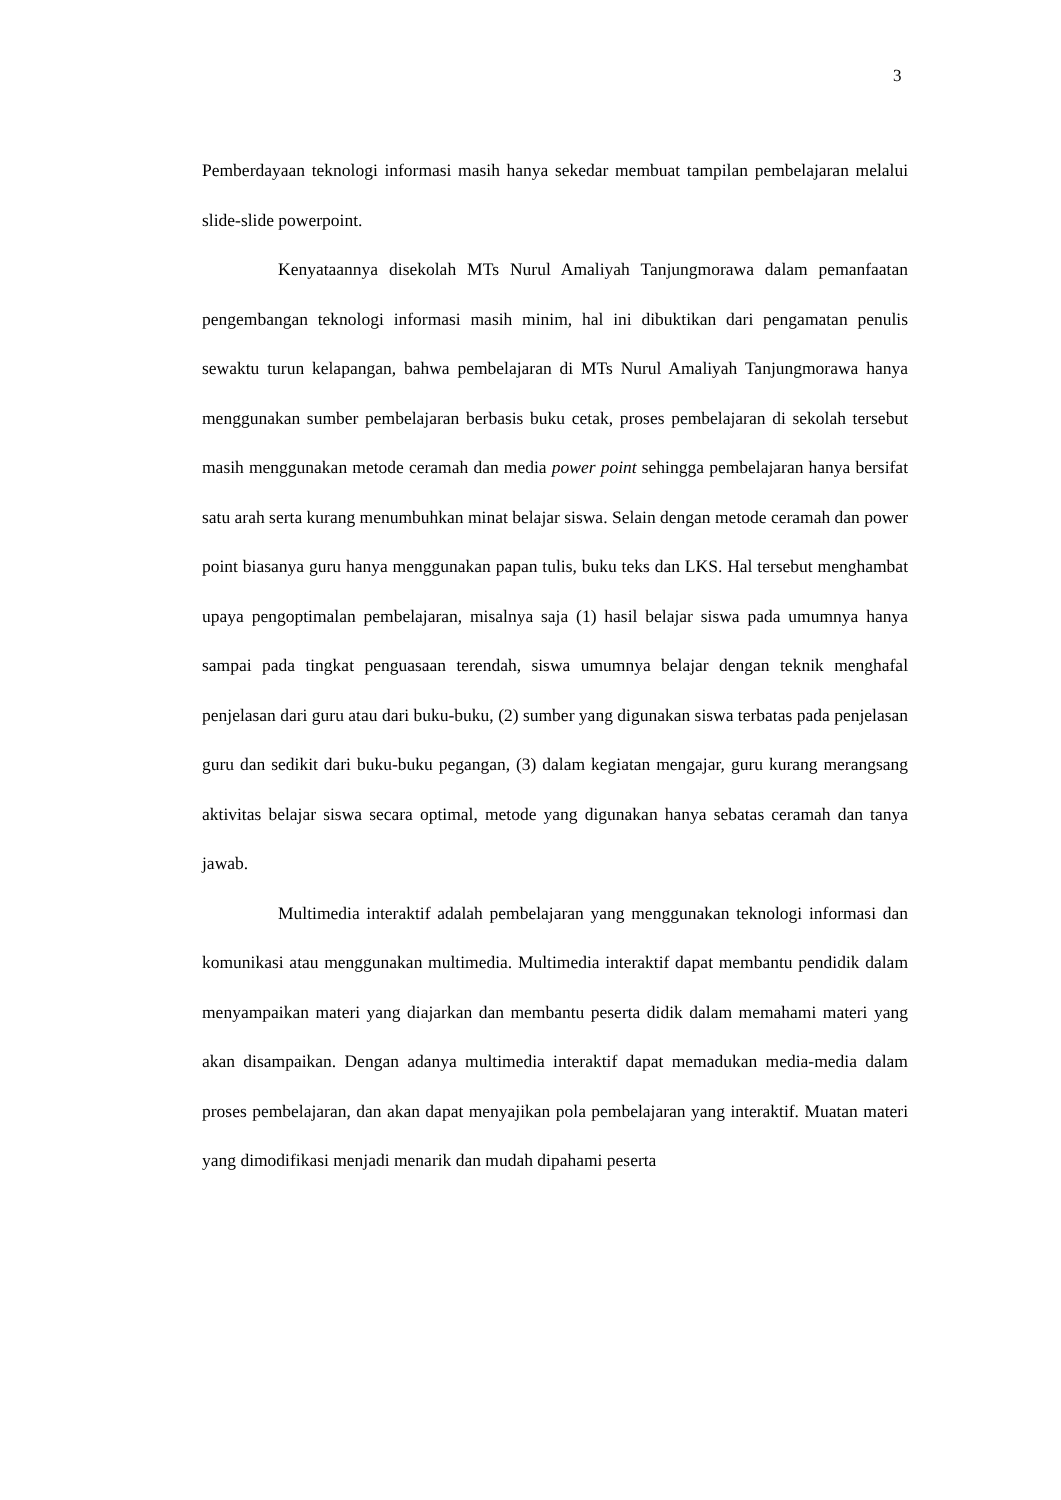3
Pemberdayaan teknologi informasi masih hanya sekedar membuat tampilan pembelajaran melalui slide-slide powerpoint.
Kenyataannya disekolah MTs Nurul Amaliyah Tanjungmorawa dalam pemanfaatan pengembangan teknologi informasi masih minim, hal ini dibuktikan dari pengamatan penulis sewaktu turun kelapangan, bahwa pembelajaran di MTs Nurul Amaliyah Tanjungmorawa hanya menggunakan sumber pembelajaran berbasis buku cetak, proses pembelajaran di sekolah tersebut masih menggunakan metode ceramah dan media power point sehingga pembelajaran hanya bersifat satu arah serta kurang menumbuhkan minat belajar siswa. Selain dengan metode ceramah dan power point biasanya guru hanya menggunakan papan tulis, buku teks dan LKS. Hal tersebut menghambat upaya pengoptimalan pembelajaran, misalnya saja (1) hasil belajar siswa pada umumnya hanya sampai pada tingkat penguasaan terendah, siswa umumnya belajar dengan teknik menghafal penjelasan dari guru atau dari buku-buku, (2) sumber yang digunakan siswa terbatas pada penjelasan guru dan sedikit dari buku-buku pegangan, (3) dalam kegiatan mengajar, guru kurang merangsang aktivitas belajar siswa secara optimal, metode yang digunakan hanya sebatas ceramah dan tanya jawab.
Multimedia interaktif adalah pembelajaran yang menggunakan teknologi informasi dan komunikasi atau menggunakan multimedia. Multimedia interaktif dapat membantu pendidik dalam menyampaikan materi yang diajarkan dan membantu peserta didik dalam memahami materi yang akan disampaikan. Dengan adanya multimedia interaktif dapat memadukan media-media dalam proses pembelajaran, dan akan dapat menyajikan pola pembelajaran yang interaktif. Muatan materi yang dimodifikasi menjadi menarik dan mudah dipahami peserta